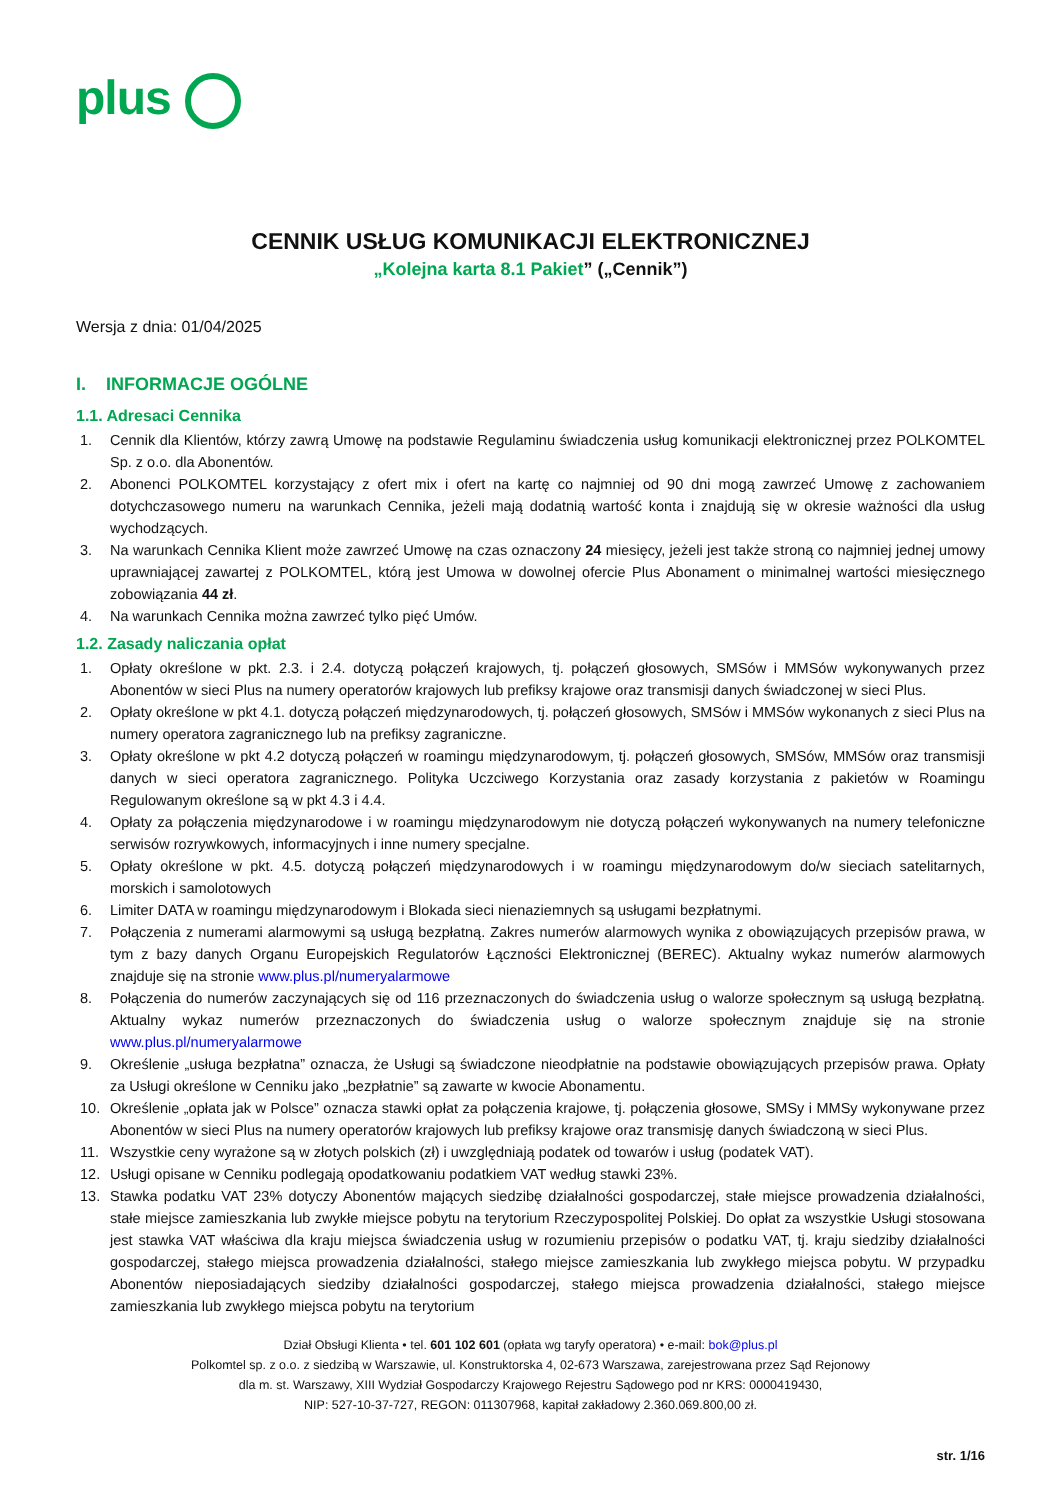plus
CENNIK USŁUG KOMUNIKACJI ELEKTRONICZNEJ
„Kolejna karta 8.1 Pakiet” („Cennik”)
Wersja z dnia: 01/04/2025
I. INFORMACJE OGÓLNE
1.1. Adresaci Cennika
1. Cennik dla Klientów, którzy zawrą Umowę na podstawie Regulaminu świadczenia usług komunikacji elektronicznej przez POLKOMTEL Sp. z o.o. dla Abonentów.
2. Abonenci POLKOMTEL korzystający z ofert mix i ofert na kartę co najmniej od 90 dni mogą zawrzeć Umowę z zachowaniem dotychczasowego numeru na warunkach Cennika, jeżeli mają dodatnią wartość konta i znajdują się w okresie ważności dla usług wychodzących.
3. Na warunkach Cennika Klient może zawrzeć Umowę na czas oznaczony 24 miesięcy, jeżeli jest także stroną co najmniej jednej umowy uprawniającej zawartej z POLKOMTEL, którą jest Umowa w dowolnej ofercie Plus Abonament o minimalnej wartości miesięcznego zobowiązania 44 zł.
4. Na warunkach Cennika można zawrzeć tylko pięć Umów.
1.2. Zasady naliczania opłat
1. Opłaty określone w pkt. 2.3. i 2.4. dotyczą połączeń krajowych, tj. połączeń głosowych, SMSów i MMSów wykonywanych przez Abonentów w sieci Plus na numery operatorów krajowych lub prefiksy krajowe oraz transmisji danych świadczonej w sieci Plus.
2. Opłaty określone w pkt 4.1. dotyczą połączeń międzynarodowych, tj. połączeń głosowych, SMSów i MMSów wykonanych z sieci Plus na numery operatora zagranicznego lub na prefiksy zagraniczne.
3. Opłaty określone w pkt 4.2 dotyczą połączeń w roamingu międzynarodowym, tj. połączeń głosowych, SMSów, MMSów oraz transmisji danych w sieci operatora zagranicznego. Polityka Uczciwego Korzystania oraz zasady korzystania z pakietów w Roamingu Regulowanym określone są w pkt 4.3 i 4.4.
4. Opłaty za połączenia międzynarodowe i w roamingu międzynarodowym nie dotyczą połączeń wykonywanych na numery telefoniczne serwisów rozrywkowych, informacyjnych i inne numery specjalne.
5. Opłaty określone w pkt. 4.5. dotyczą połączeń międzynarodowych i w roamingu międzynarodowym do/w sieciach satelitarnych, morskich i samolotowych
6. Limiter DATA w roamingu międzynarodowym i Blokada sieci nienaziemnych są usługami bezpłatnymi.
7. Połączenia z numerami alarmowymi są usługą bezpłatną. Zakres numerów alarmowych wynika z obowiązujących przepisów prawa, w tym z bazy danych Organu Europejskich Regulatorów Łączności Elektronicznej (BEREC). Aktualny wykaz numerów alarmowych znajduje się na stronie www.plus.pl/numeryalarmowe
8. Połączenia do numerów zaczynających się od 116 przeznaczonych do świadczenia usług o walorze społecznym są usługą bezpłatną. Aktualny wykaz numerów przeznaczonych do świadczenia usług o walorze społecznym znajduje się na stronie www.plus.pl/numeryalarmowe
9. Określenie „usługa bezpłatna” oznacza, że Usługi są świadczone nieodpłatnie na podstawie obowiązujących przepisów prawa. Opłaty za Usługi określone w Cenniku jako „bezpłatnie” są zawarte w kwocie Abonamentu.
10. Określenie „opłata jak w Polsce” oznacza stawki opłat za połączenia krajowe, tj. połączenia głosowe, SMSy i MMSy wykonywane przez Abonentów w sieci Plus na numery operatorów krajowych lub prefiksy krajowe oraz transmisję danych świadczoną w sieci Plus.
11. Wszystkie ceny wyrażone są w złotych polskich (zł) i uwzględniają podatek od towarów i usług (podatek VAT).
12. Usługi opisane w Cenniku podlegają opodatkowaniu podatkiem VAT według stawki 23%.
13. Stawka podatku VAT 23% dotyczy Abonentów mających siedzibę działalności gospodarczej, stałe miejsce prowadzenia działalności, stałe miejsce zamieszkania lub zwykłe miejsce pobytu na terytorium Rzeczypospolitej Polskiej. Do opłat za wszystkie Usługi stosowana jest stawka VAT właściwa dla kraju miejsca świadczenia usług w rozumieniu przepisów o podatku VAT, tj. kraju siedziby działalności gospodarczej, stałego miejsca prowadzenia działalności, stałego miejsce zamieszkania lub zwykłego miejsca pobytu. W przypadku Abonentów nieposiadających siedziby działalności gospodarczej, stałego miejsca prowadzenia działalności, stałego miejsce zamieszkania lub zwykłego miejsca pobytu na terytorium
Dział Obsługi Klienta • tel. 601 102 601 (opłata wg taryfy operatora) • e-mail: bok@plus.pl
Polkomtel sp. z o.o. z siedzibą w Warszawie, ul. Konstruktorska 4, 02-673 Warszawa, zarejestrowana przez Sąd Rejonowy
dla m. st. Warszawy, XIII Wydział Gospodarczy Krajowego Rejestru Sądowego pod nr KRS: 0000419430,
NIP: 527-10-37-727, REGON: 011307968, kapitał zakładowy 2.360.069.800,00 zł.
str. 1/16